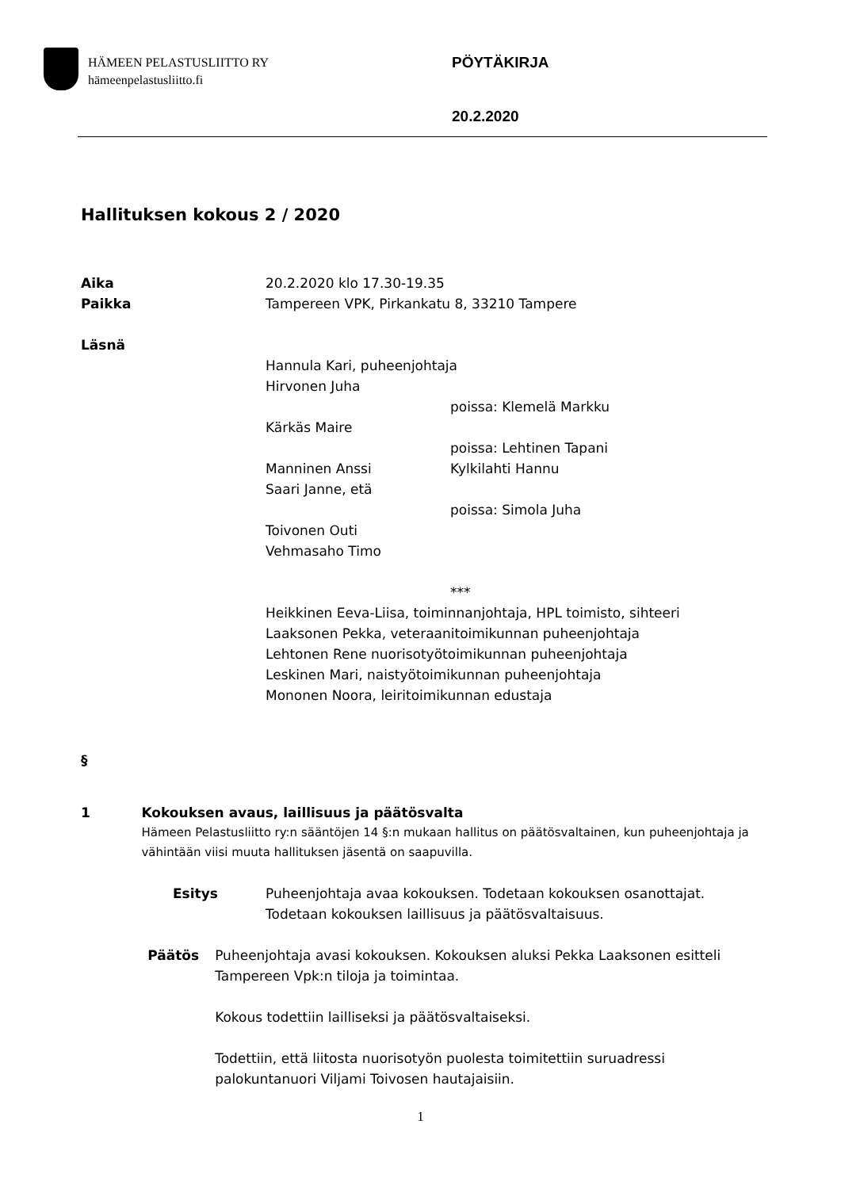HÄMEEN PELASTUSLIITTO RY
hämeenpelastusliitto.fi
PÖYTÄKIRJA
20.2.2020
Hallituksen kokous 2 / 2020
Aika 20.2.2020 klo 17.30-19.35
Paikka Tampereen VPK, Pirkankatu 8, 33210 Tampere
Läsnä
Hannula Kari, puheenjohtaja
Hirvonen Juha
poissa: Klemelä Markku
Kärkäs Maire
poissa: Lehtinen Tapani
Manninen Anssi Kylkilahti Hannu
Saari Janne, etä
poissa: Simola Juha
Toivonen Outi
Vehmasaho Timo
***
Heikkinen Eeva-Liisa, toiminnanjohtaja, HPL toimisto, sihteeri
Laaksonen Pekka, veteraanitoimikunnan puheenjohtaja
Lehtonen Rene nuorisotyötoimikunnan puheenjohtaja
Leskinen Mari, naistyötoimikunnan puheenjohtaja
Mononen Noora, leiritoimikunnan edustaja
§
1 Kokouksen avaus, laillisuus ja päätösvalta
Hämeen Pelastusliitto ry:n sääntöjen 14 §:n mukaan hallitus on päätösvaltainen, kun puheenjohtaja ja vähintään viisi muuta hallituksen jäsentä on saapuvilla.
Esitys Puheenjohtaja avaa kokouksen. Todetaan kokouksen osanottajat.
Todetaan kokouksen laillisuus ja päätösvaltaisuus.
Päätös Puheenjohtaja avasi kokouksen. Kokouksen aluksi Pekka Laaksonen esitteli Tampereen Vpk:n tiloja ja toimintaa.
Kokous todettiin lailliseksi ja päätösvaltaiseksi.
Todettiin, että liitosta nuorisotyön puolesta toimitettiin suruadressi palokuntanuori Viljami Toivosen hautajaisiin.
1